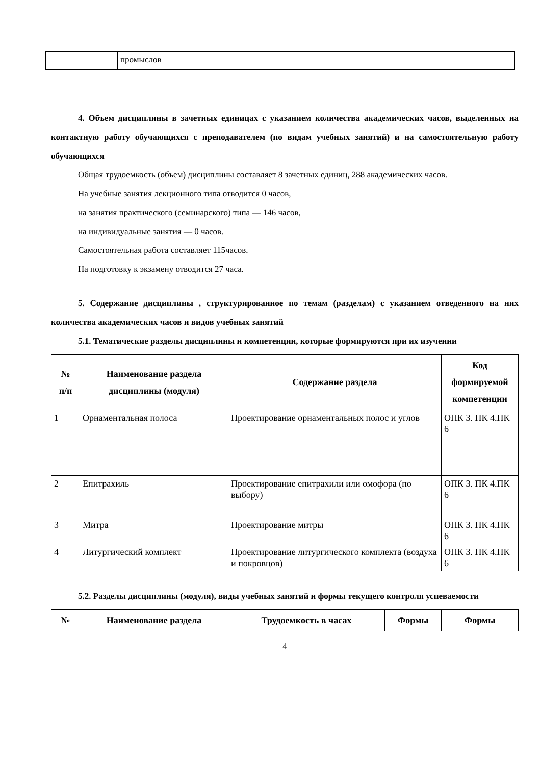| | промыслов | |
4. Объем дисциплины в зачетных единицах с указанием количества академических часов, выделенных на контактную работу обучающихся с преподавателем (по видам учебных занятий) и на самостоятельную работу обучающихся
Общая трудоемкость (объем) дисциплины составляет 8 зачетных единиц, 288 академических часов.
На учебные занятия лекционного типа отводится 0 часов,
на занятия практического (семинарского) типа — 146 часов,
на индивидуальные занятия — 0 часов.
Самостоятельная работа составляет 115часов.
На подготовку к экзамену отводится 27 часа.
5. Содержание дисциплины , структурированное по темам (разделам) с указанием отведенного на них количества академических часов и видов учебных занятий
5.1. Тематические разделы дисциплины и компетенции, которые формируются при их изучении
| № п/п | Наименование раздела дисциплины (модуля) | Содержание раздела | Код формируемой компетенции |
| --- | --- | --- | --- |
| 1 | Орнаментальная полоса | Проектирование орнаментальных полос и углов | ОПК 3. ПК 4.ПК 6 |
| 2 | Епитрахиль | Проектирование епитрахили или омофора (по выбору) | ОПК 3. ПК 4.ПК 6 |
| 3 | Митра | Проектирование митры | ОПК 3. ПК 4.ПК 6 |
| 4 | Литургический комплект | Проектирование литургического комплекта (воздуха и покровцов) | ОПК 3. ПК 4.ПК 6 |
5.2. Разделы дисциплины (модуля), виды учебных занятий и формы текущего контроля успеваемости
| № | Наименование раздела | Трудоемкость в часах | Формы | Формы |
| --- | --- | --- | --- | --- |
4